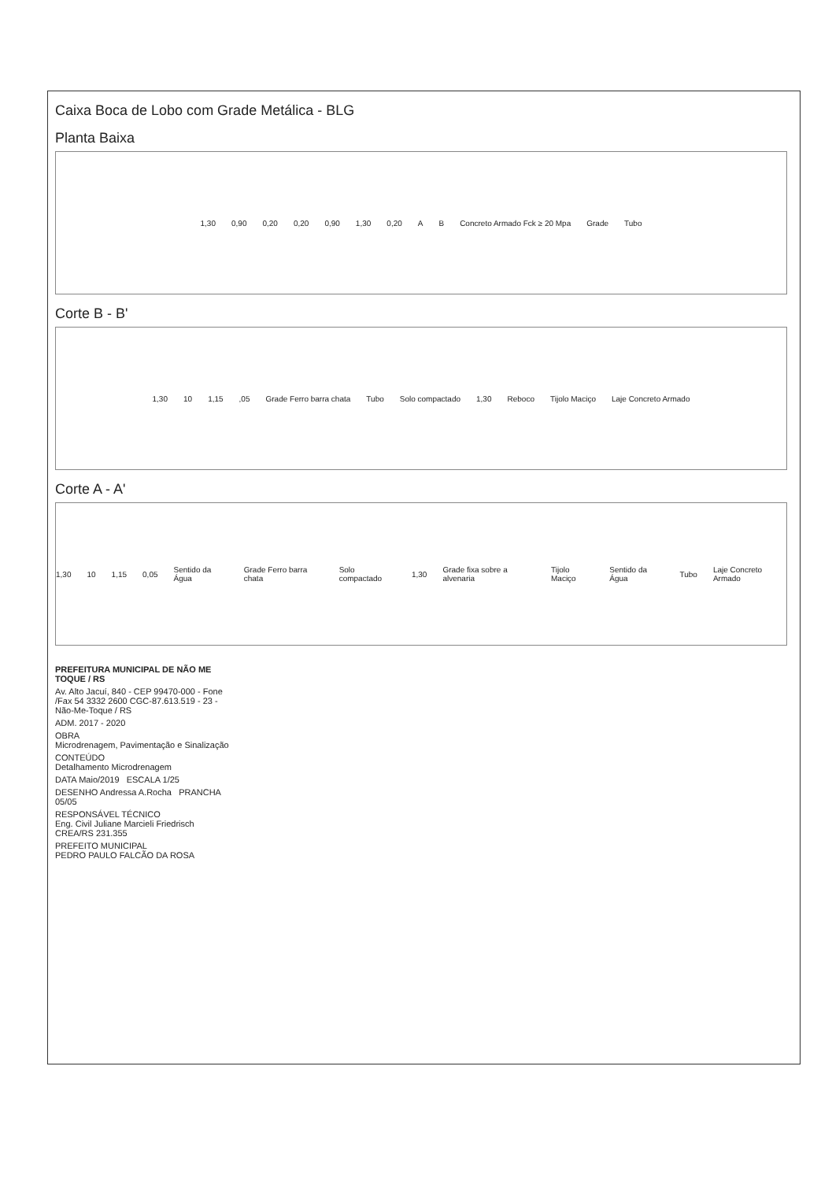Caixa Boca de Lobo com Grade Metálica - BLG
Planta Baixa
1,30 0,90 0,20 0,20 0,90 1,30 0,20 A B Concreto Armado Fck ≥ 20 Mpa Grade Tubo
Corte B - B'
1,30 10 1,15 ,05 Grade Ferro barra chata Tubo Solo compactado 1,30 Reboco Tijolo Maciço Laje Concreto Armado
Corte A - A'
1,30 10 1,15 0,05 Sentido da Água Grade Ferro barra chata Solo compactado 1,30 Grade fixa sobre a alvenaria Tijolo Maciço Sentido da Água Tubo Laje Concreto Armado
PREFEITURA MUNICIPAL DE NÃO ME TOQUE / RS
Av. Alto Jacuí, 840 - CEP 99470-000 - Fone /Fax 54 3332 2600 CGC-87.613.519 - 23 - Não-Me-Toque / RS
ADM. 2017 - 2020
OBRA
Microdrenagem, Pavimentação e Sinalização
CONTEÚDO
Detalhamento Microdrenagem
DATA Maio/2019 ESCALA 1/25
DESENHO Andressa A.Rocha PRANCHA 05/05
RESPONSÁVEL TÉCNICO
Eng. Civil Juliane Marcieli Friedrisch
CREA/RS 231.355
PREFEITO MUNICIPAL
PEDRO PAULO FALCÃO DA ROSA